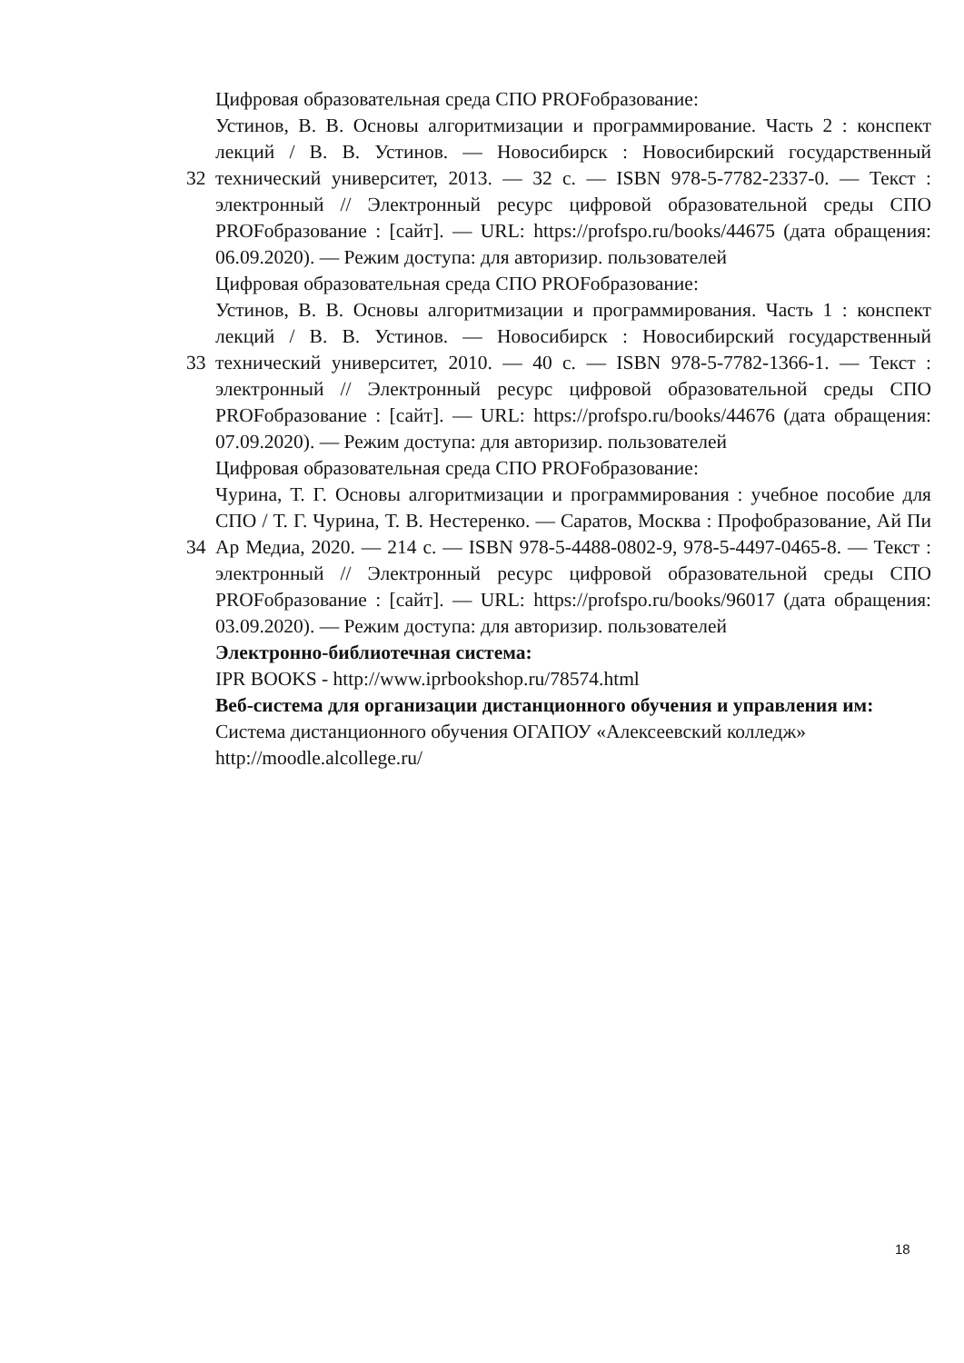32
Цифровая образовательная среда СПО PROFобразование:
Устинов, В. В. Основы алгоритмизации и программирование. Часть 2 : конспект лекций / В. В. Устинов. — Новосибирск : Новосибирский государственный технический университет, 2013. — 32 с. — ISBN 978-5-7782-2337-0. — Текст : электронный // Электронный ресурс цифровой образовательной среды СПО PROFобразование : [сайт]. — URL: https://profspo.ru/books/44675 (дата обращения: 06.09.2020). — Режим доступа: для авторизир. пользователей
33
Цифровая образовательная среда СПО PROFобразование:
Устинов, В. В. Основы алгоритмизации и программирования. Часть 1 : конспект лекций / В. В. Устинов. — Новосибирск : Новосибирский государственный технический университет, 2010. — 40 с. — ISBN 978-5-7782-1366-1. — Текст : электронный // Электронный ресурс цифровой образовательной среды СПО PROFобразование : [сайт]. — URL: https://profspo.ru/books/44676 (дата обращения: 07.09.2020). — Режим доступа: для авторизир. пользователей
34
Цифровая образовательная среда СПО PROFобразование:
Чурина, Т. Г. Основы алгоритмизации и программирования : учебное пособие для СПО / Т. Г. Чурина, Т. В. Нестеренко. — Саратов, Москва : Профобразование, Ай Пи Ар Медиа, 2020. — 214 с. — ISBN 978-5-4488-0802-9, 978-5-4497-0465-8. — Текст : электронный // Электронный ресурс цифровой образовательной среды СПО PROFобразование : [сайт]. — URL: https://profspo.ru/books/96017 (дата обращения: 03.09.2020). — Режим доступа: для авторизир. пользователей
Электронно-библиотечная система:
IPR BOOKS - http://www.iprbookshop.ru/78574.html
Веб-система для организации дистанционного обучения и управления им:
Система дистанционного обучения ОГАПОУ «Алексеевский колледж» http://moodle.alcollege.ru/
18